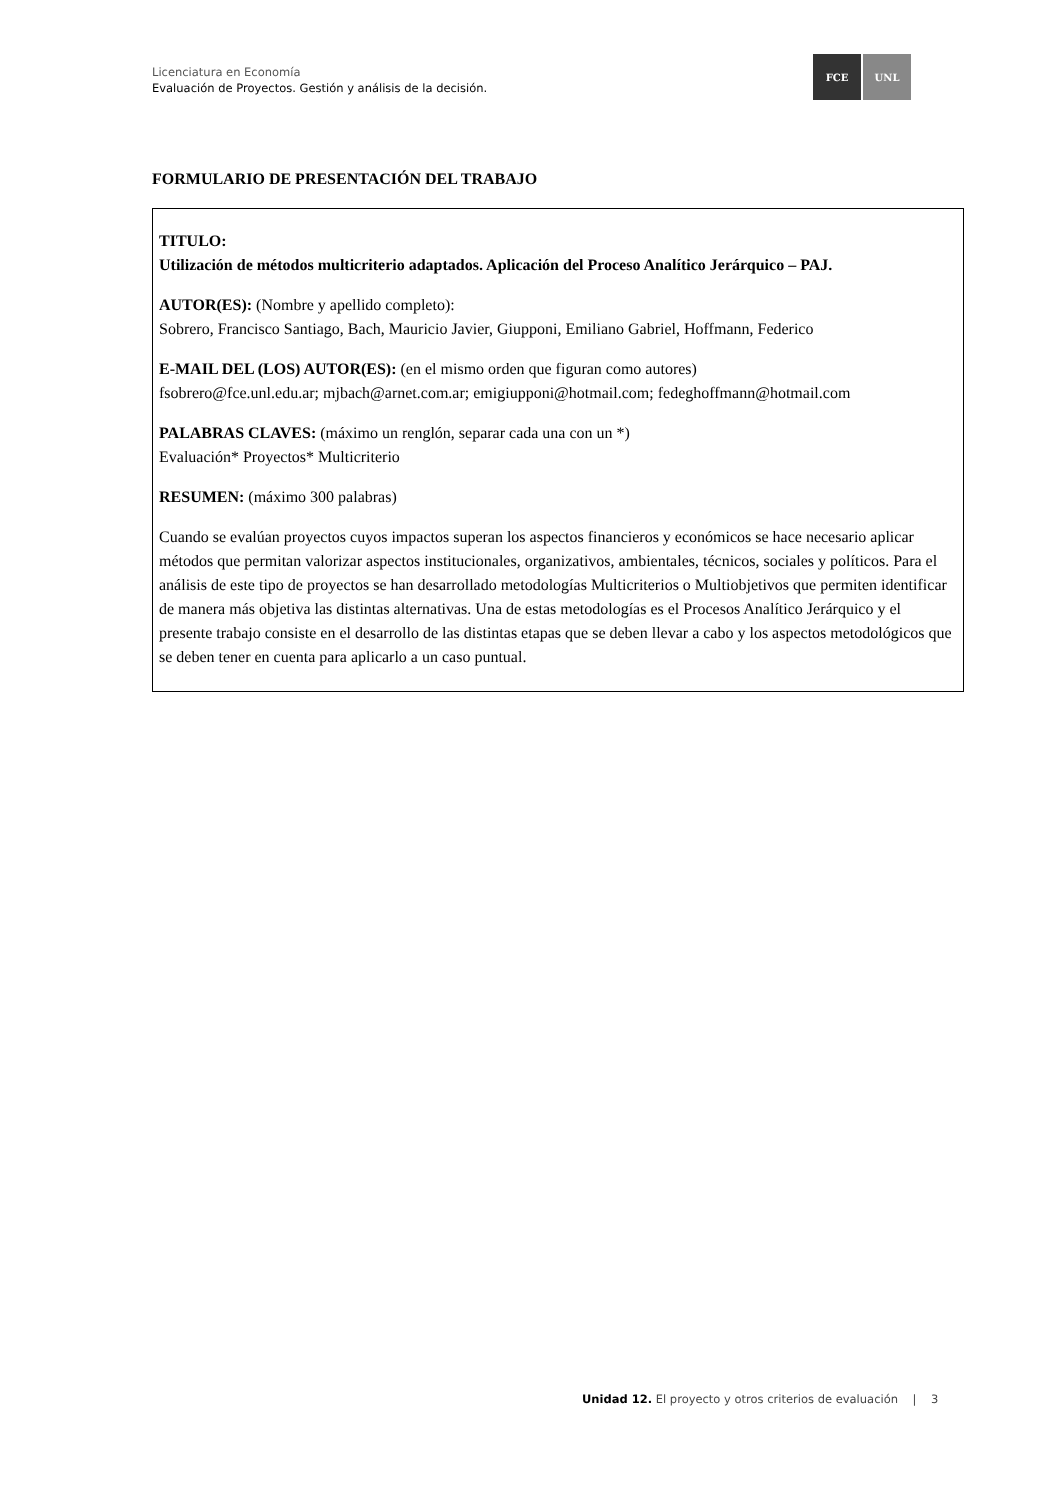Licenciatura en Economía
Evaluación de Proyectos. Gestión y análisis de la decisión.
FCE UNL
FORMULARIO DE PRESENTACIÓN DEL TRABAJO
TITULO:
Utilización de métodos multicriterio adaptados. Aplicación del Proceso Analítico Jerárquico – PAJ.
AUTOR(ES): (Nombre y apellido completo):
Sobrero, Francisco Santiago, Bach, Mauricio Javier, Giupponi, Emiliano Gabriel, Hoffmann, Federico
E-MAIL DEL (LOS) AUTOR(ES): (en el mismo orden que figuran como autores)
fsobrero@fce.unl.edu.ar; mjbach@arnet.com.ar; emigiupponi@hotmail.com; fedeghoffmann@hotmail.com
PALABRAS CLAVES: (máximo un renglón, separar cada una con un *)
Evaluación* Proyectos* Multicriterio
RESUMEN: (máximo 300 palabras)
Cuando se evalúan proyectos cuyos impactos superan los aspectos financieros y económicos se hace necesario aplicar métodos que permitan valorizar aspectos institucionales, organizativos, ambientales, técnicos, sociales y políticos. Para el análisis de este tipo de proyectos se han desarrollado metodologías Multicriterios o Multiobjetivos que permiten identificar de manera más objetiva las distintas alternativas. Una de estas metodologías es el Procesos Analítico Jerárquico y el presente trabajo consiste en el desarrollo de las distintas etapas que se deben llevar a cabo y los aspectos metodológicos que se deben tener en cuenta para aplicarlo a un caso puntual.
Unidad 12. El proyecto y otros criterios de evaluación | 3